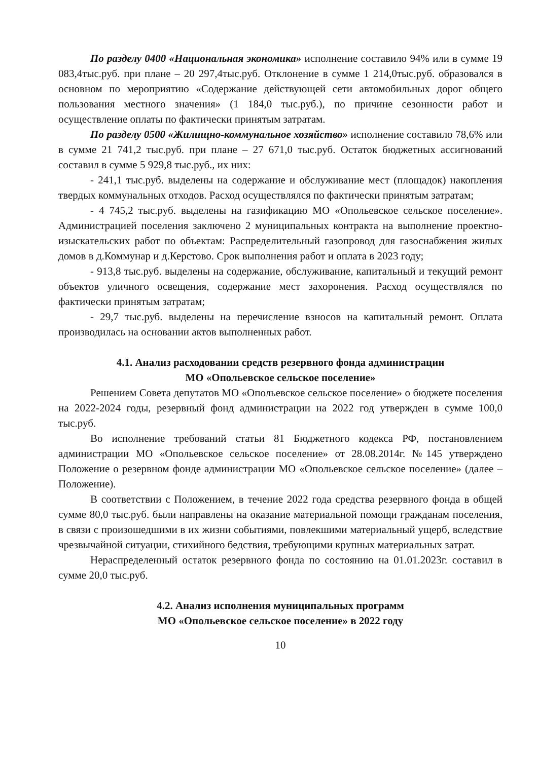По разделу 0400 «Национальная экономика» исполнение составило 94% или в сумме 19 083,4тыс.руб. при плане – 20 297,4тыс.руб. Отклонение в сумме 1 214,0тыс.руб. образовался в основном по мероприятию «Содержание действующей сети автомобильных дорог общего пользования местного значения» (1 184,0 тыс.руб.), по причине сезонности работ и осуществление оплаты по фактически принятым затратам.
По разделу 0500 «Жилищно-коммунальное хозяйство» исполнение составило 78,6% или в сумме 21 741,2 тыс.руб. при плане – 27 671,0 тыс.руб. Остаток бюджетных ассигнований составил в сумме 5 929,8 тыс.руб., их них:
- 241,1 тыс.руб. выделены на содержание и обслуживание мест (площадок) накопления твердых коммунальных отходов. Расход осуществлялся по фактически принятым затратам;
- 4 745,2 тыс.руб. выделены на газификацию МО «Опольевское сельское поселение». Администрацией поселения заключено 2 муниципальных контракта на выполнение проектно-изыскательских работ по объектам: Распределительный газопровод для газоснабжения жилых домов в д.Коммунар и д.Керстово. Срок выполнения работ и оплата в 2023 году;
- 913,8 тыс.руб. выделены на содержание, обслуживание, капитальный и текущий ремонт объектов уличного освещения, содержание мест захоронения. Расход осуществлялся по фактически принятым затратам;
- 29,7 тыс.руб. выделены на перечисление взносов на капитальный ремонт. Оплата производилась на основании актов выполненных работ.
4.1. Анализ расходовании средств резервного фонда администрации
МО «Опольевское сельское поселение»
Решением Совета депутатов МО «Опольевское сельское поселение» о бюджете поселения на 2022-2024 годы, резервный фонд администрации на 2022 год утвержден в сумме 100,0 тыс.руб.
Во исполнение требований статьи 81 Бюджетного кодекса РФ, постановлением администрации МО «Опольевское сельское поселение» от 28.08.2014г. №145 утверждено Положение о резервном фонде администрации МО «Опольевское сельское поселение» (далее – Положение).
В соответствии с Положением, в течение 2022 года средства резервного фонда в общей сумме 80,0 тыс.руб. были направлены на оказание материальной помощи гражданам поселения, в связи с произошедшими в их жизни событиями, повлекшими материальный ущерб, вследствие чрезвычайной ситуации, стихийного бедствия, требующими крупных материальных затрат.
Нераспределенный остаток резервного фонда по состоянию на 01.01.2023г. составил в сумме 20,0 тыс.руб.
4.2. Анализ исполнения муниципальных программ
МО «Опольевское сельское поселение» в 2022 году
10